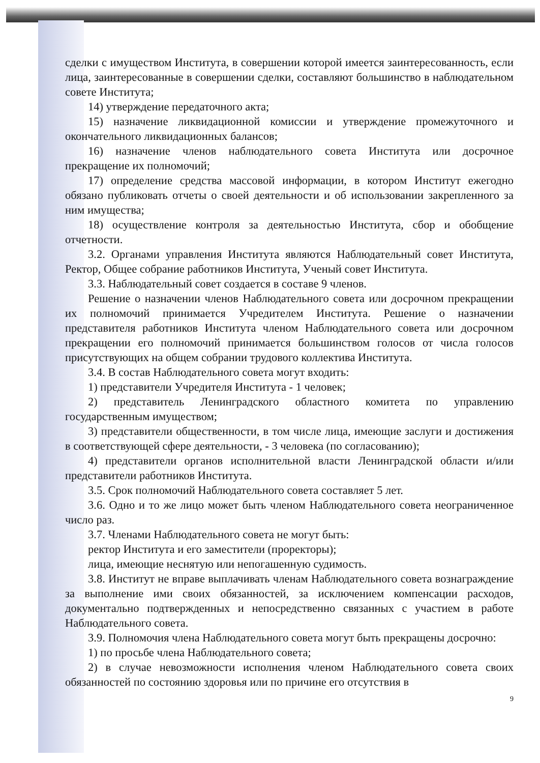сделки с имуществом Института, в совершении которой имеется заинтересованность, если лица, заинтересованные в совершении сделки, составляют большинство в наблюдательном совете Института;
14) утверждение передаточного акта;
15) назначение ликвидационной комиссии и утверждение промежуточного и окончательного ликвидационных балансов;
16) назначение членов наблюдательного совета Института или досрочное прекращение их полномочий;
17) определение средства массовой информации, в котором Институт ежегодно обязано публиковать отчеты о своей деятельности и об использовании закрепленного за ним имущества;
18) осуществление контроля за деятельностью Института, сбор и обобщение отчетности.
3.2. Органами управления Института являются Наблюдательный совет Института, Ректор, Общее собрание работников Института, Ученый совет Института.
3.3. Наблюдательный совет создается в составе 9 членов.
Решение о назначении членов Наблюдательного совета или досрочном прекращении их полномочий принимается Учредителем Института. Решение о назначении представителя работников Института членом Наблюдательного совета или досрочном прекращении его полномочий принимается большинством голосов от числа голосов присутствующих на общем собрании трудового коллектива Института.
3.4. В состав Наблюдательного совета могут входить:
1) представители Учредителя Института - 1 человек;
2) представитель Ленинградского областного комитета по управлению государственным имуществом;
3) представители общественности, в том числе лица, имеющие заслуги и достижения в соответствующей сфере деятельности, - 3 человека (по согласованию);
4) представители органов исполнительной власти Ленинградской области и/или представители работников Института.
3.5. Срок полномочий Наблюдательного совета составляет 5 лет.
3.6. Одно и то же лицо может быть членом Наблюдательного совета неограниченное число раз.
3.7. Членами Наблюдательного совета не могут быть:
ректор Института и его заместители (проректоры);
лица, имеющие неснятую или непогашенную судимость.
3.8. Институт не вправе выплачивать членам Наблюдательного совета вознаграждение за выполнение ими своих обязанностей, за исключением компенсации расходов, документально подтвержденных и непосредственно связанных с участием в работе Наблюдательного совета.
3.9. Полномочия члена Наблюдательного совета могут быть прекращены досрочно:
1) по просьбе члена Наблюдательного совета;
2) в случае невозможности исполнения членом Наблюдательного совета своих обязанностей по состоянию здоровья или по причине его отсутствия в
9